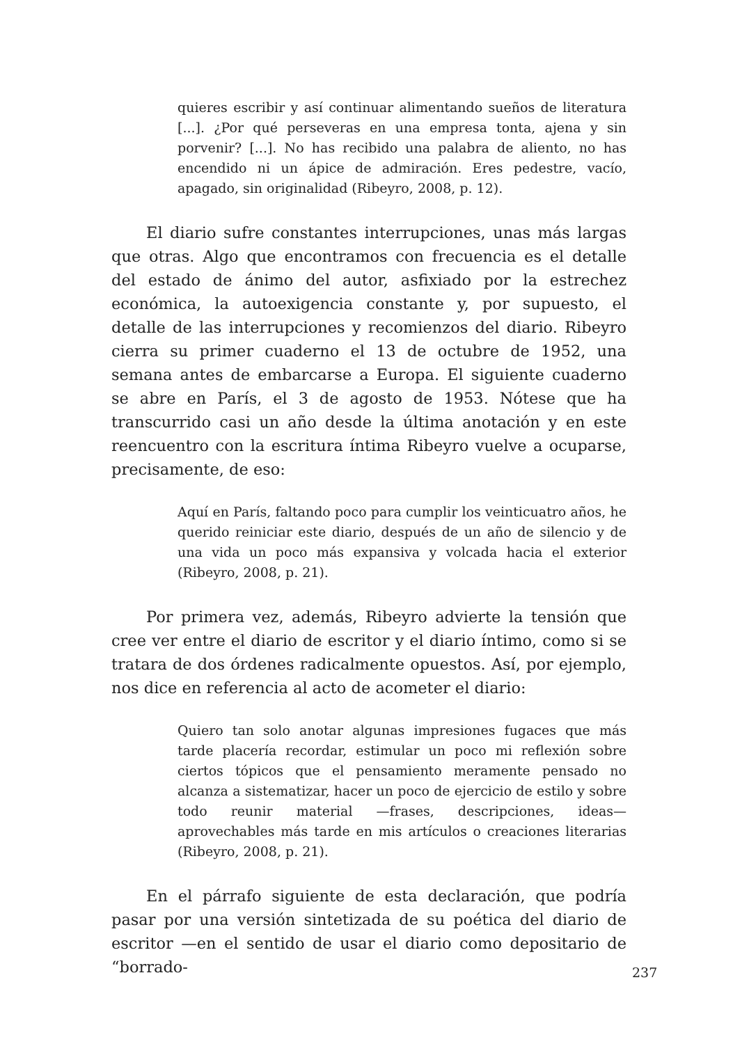quieres escribir y así continuar alimentando sueños de literatura [...]. ¿Por qué perseveras en una empresa tonta, ajena y sin porvenir? [...]. No has recibido una palabra de aliento, no has encendido ni un ápice de admiración. Eres pedestre, vacío, apagado, sin originalidad (Ribeyro, 2008, p. 12).
El diario sufre constantes interrupciones, unas más largas que otras. Algo que encontramos con frecuencia es el detalle del estado de ánimo del autor, asfixiado por la estrechez económica, la autoexigencia constante y, por supuesto, el detalle de las interrupciones y recomienzos del diario. Ribeyro cierra su primer cuaderno el 13 de octubre de 1952, una semana antes de embarcarse a Europa. El siguiente cuaderno se abre en París, el 3 de agosto de 1953. Nótese que ha transcurrido casi un año desde la última anotación y en este reencuentro con la escritura íntima Ribeyro vuelve a ocuparse, precisamente, de eso:
Aquí en París, faltando poco para cumplir los veinticuatro años, he querido reiniciar este diario, después de un año de silencio y de una vida un poco más expansiva y volcada hacia el exterior (Ribeyro, 2008, p. 21).
Por primera vez, además, Ribeyro advierte la tensión que cree ver entre el diario de escritor y el diario íntimo, como si se tratara de dos órdenes radicalmente opuestos. Así, por ejemplo, nos dice en referencia al acto de acometer el diario:
Quiero tan solo anotar algunas impresiones fugaces que más tarde placería recordar, estimular un poco mi reflexión sobre ciertos tópicos que el pensamiento meramente pensado no alcanza a sistematizar, hacer un poco de ejercicio de estilo y sobre todo reunir material —frases, descripciones, ideas— aprovechables más tarde en mis artículos o creaciones literarias (Ribeyro, 2008, p. 21).
En el párrafo siguiente de esta declaración, que podría pasar por una versión sintetizada de su poética del diario de escritor —en el sentido de usar el diario como depositario de “borrado-
237